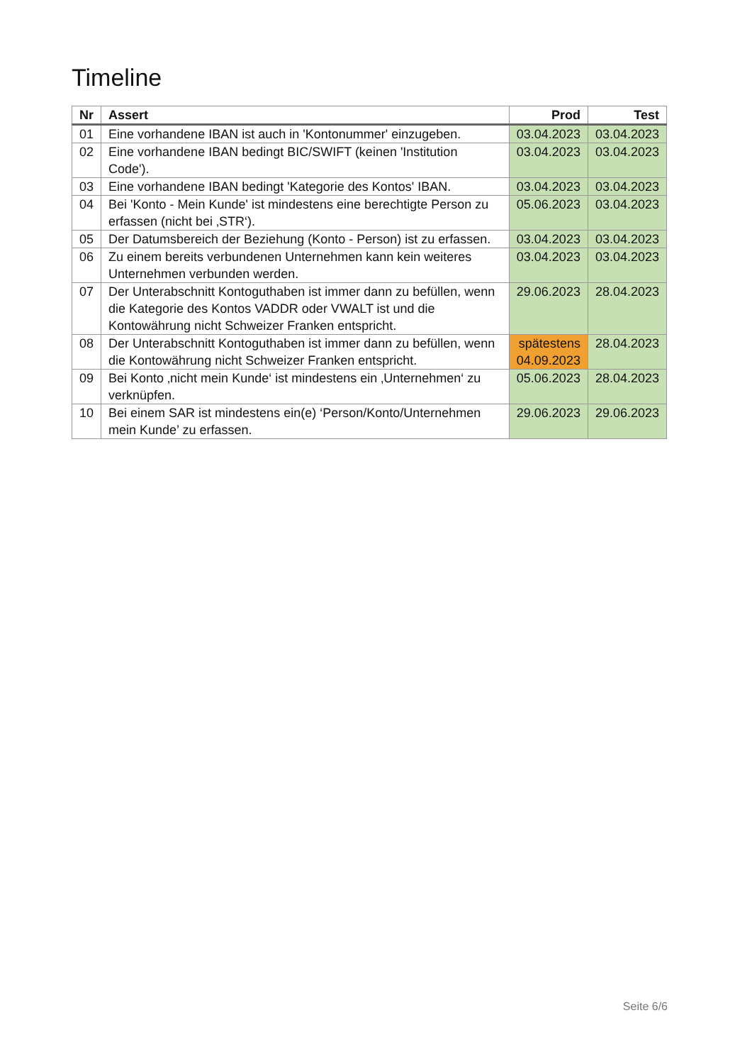Timeline
| Nr | Assert | Prod | Test |
| --- | --- | --- | --- |
| 01 | Eine vorhandene IBAN ist auch in 'Kontonummer' einzugeben. | 03.04.2023 | 03.04.2023 |
| 02 | Eine vorhandene IBAN bedingt BIC/SWIFT (keinen 'Institution Code'). | 03.04.2023 | 03.04.2023 |
| 03 | Eine vorhandene IBAN bedingt 'Kategorie des Kontos' IBAN. | 03.04.2023 | 03.04.2023 |
| 04 | Bei 'Konto - Mein Kunde' ist mindestens eine berechtigte Person zu erfassen (nicht bei ‚STR‘). | 05.06.2023 | 03.04.2023 |
| 05 | Der Datumsbereich der Beziehung (Konto - Person) ist zu erfassen. | 03.04.2023 | 03.04.2023 |
| 06 | Zu einem bereits verbundenen Unternehmen kann kein weiteres Unternehmen verbunden werden. | 03.04.2023 | 03.04.2023 |
| 07 | Der Unterabschnitt Kontoguthaben ist immer dann zu befüllen, wenn die Kategorie des Kontos VADDR oder VWALT ist und die Kontowährung nicht Schweizer Franken entspricht. | 29.06.2023 | 28.04.2023 |
| 08 | Der Unterabschnitt Kontoguthaben ist immer dann zu befüllen, wenn die Kontowährung nicht Schweizer Franken entspricht. | spätestens 04.09.2023 | 28.04.2023 |
| 09 | Bei Konto ‚nicht mein Kunde‘ ist mindestens ein ‚Unternehmen‘ zu verknüpfen. | 05.06.2023 | 28.04.2023 |
| 10 | Bei einem SAR ist mindestens ein(e) ‘Person/Konto/Unternehmen mein Kunde’ zu erfassen. | 29.06.2023 | 29.06.2023 |
Seite 6/6